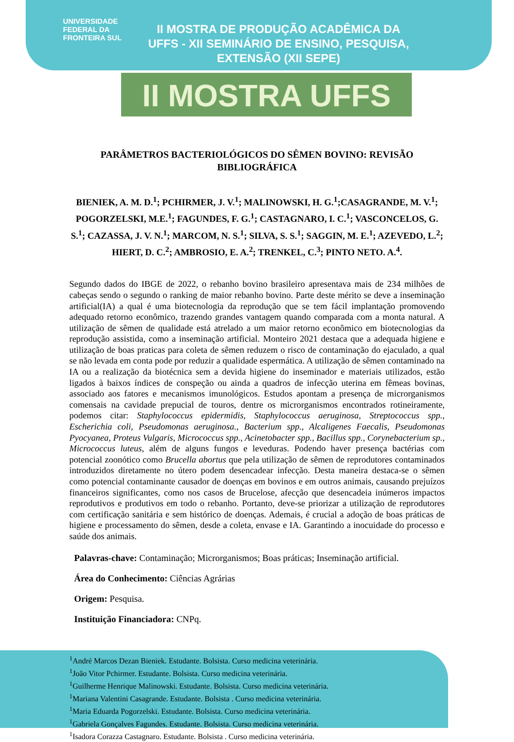UNIVERSIDADE
FEDERAL DA
FRONTEIRA SUL
II MOSTRA DE PRODUÇÃO ACADÊMICA DA UFFS - XII SEMINÁRIO DE ENSINO, PESQUISA, EXTENSÃO (XII SEPE)
II MOSTRA UFFS
PARÂMETROS BACTERIOLÓGICOS DO SÊMEN BOVINO: REVISÃO BIBLIOGRÁFICA
BIENIEK, A. M. D.<sup>1</sup>; PCHIRMER, J. V.<sup>1</sup>; MALINOWSKI, H. G.<sup>1</sup>;CASAGRANDE, M. V.<sup>1</sup>; POGORZELSKI, M.E.<sup>1</sup>; FAGUNDES, F. G.<sup>1</sup>; CASTAGNARO, I. C.<sup>1</sup>; VASCONCELOS, G. S.<sup>1</sup>; CAZASSA, J. V. N.<sup>1</sup>; MARCOM, N. S.<sup>1</sup>; SILVA, S. S.<sup>1</sup>; SAGGIN, M. E.<sup>1</sup>; AZEVEDO, L.<sup>2</sup>; HIERT, D. C.<sup>2</sup>; AMBROSIO, E. A.<sup>2</sup>; TRENKEL, C.<sup>3</sup>; PINTO NETO. A.<sup>4</sup>.
Segundo dados do IBGE de 2022, o rebanho bovino brasileiro apresentava mais de 234 milhões de cabeças sendo o segundo o ranking de maior rebanho bovino. Parte deste mérito se deve a inseminação artificial(IA) a qual é uma biotecnologia da reprodução que se tem fácil implantação promovendo adequado retorno econômico, trazendo grandes vantagem quando comparada com a monta natural. A utilização de sêmen de qualidade está atrelado a um maior retorno econômico em biotecnologias da reprodução assistida, como a inseminação artificial. Monteiro 2021 destaca que a adequada higiene e utilização de boas praticas para coleta de sêmen reduzem o risco de contaminação do ejaculado, a qual se não levada em conta pode por reduzir a qualidade espermática. A utilização de sêmen contaminado na IA ou a realização da biotécnica sem a devida higiene do inseminador e materiais utilizados, estão ligados à baixos índices de conspeção ou ainda a quadros de infecção uterina em fêmeas bovinas, associado aos fatores e mecanismos imunológicos. Estudos apontam a presença de microrganismos comensais na cavidade prepucial de touros, dentre os microrganismos encontrados rotineiramente, podemos citar: Staphylococcus epidermidis, Staphylococcus aeruginosa, Streptococcus spp., Escherichia coli, Pseudomonas aeruginosa., Bacterium spp., Alcaligenes Faecalis, Pseudomonas Pyocyanea, Proteus Vulgaris, Micrococcus spp., Acinetobacter spp., Bacillus spp., Corynebacterium sp., Micrococcus luteus, além de alguns fungos e leveduras. Podendo haver presença bactérias com potencial zoonótico como Brucella abortus que pela utilização de sêmen de reprodutores contaminados introduzidos diretamente no útero podem desencadear infecção. Desta maneira destaca-se o sêmen como potencial contaminante causador de doenças em bovinos e em outros animais, causando prejuízos financeiros significantes, como nos casos de Brucelose, afecção que desencadeia inúmeros impactos reprodutivos e produtivos em todo o rebanho. Portanto, deve-se priorizar a utilização de reprodutores com certificação sanitária e sem histórico de doenças. Ademais, é crucial a adoção de boas práticas de higiene e processamento do sêmen, desde a coleta, envase e IA. Garantindo a inocuidade do processo e saúde dos animais.
Palavras-chave: Contaminação; Microrganismos; Boas práticas; Inseminação artificial.
Área do Conhecimento: Ciências Agrárias
Origem: Pesquisa.
Instituição Financiadora: CNPq.
<sup>1</sup> André Marcos Dezan Bieniek. Estudante. Bolsista. Curso medicina veterinária.
<sup>1</sup> João Vitor Pchirmer. Estudante. Bolsista. Curso medicina veterinária.
<sup>1</sup> Guilherme Henrique Malinowski. Estudante. Bolsista. Curso medicina veterinária.
<sup>1</sup> Mariana Valentini Casagrande. Estudante. Bolsista . Curso medicina veterinária.
<sup>1</sup> Maria Eduarda Pogorzelski. Estudante. Bolsista. Curso medicina veterinária.
<sup>1</sup> Gabriela Gonçalves Fagundes. Estudante. Bolsista. Curso medicina veterinária.
<sup>1</sup> Isadora Corazza Castagnaro. Estudante. Bolsista . Curso medicina veterinária.